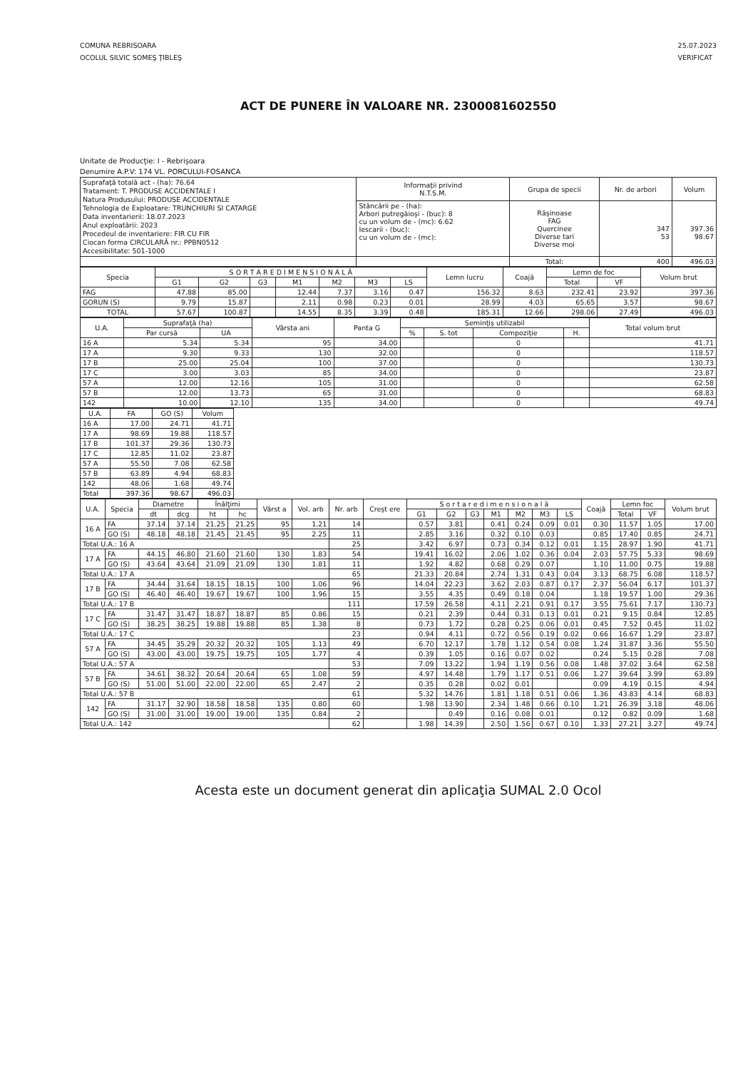COMUNA REBRISOARA
OCOLUL SILVIC SOMEŞ ŢIBLEŞ
25.07.2023
VERIFICAT
ACT DE PUNERE ÎN VALOARE NR. 2300081602550
Unitate de Producţie: I - Rebrişoara
Denumire A.P.V: 174 VL. PORCULUI-FOSANCA
| Suprafaţă totală act - (ha): 76.64 Tratament: T. PRODUSE ACCIDENTALE I Natura Produsului: PRODUSE ACCIDENTALE Tehnologia de Exploatare: TRUNCHIURI SI CATARGE Data inventarierii: 18.07.2023 Anul exploatării: 2023 Procedeul de inventariere: FIR CU FIR Ciocan forma CIRCULARĂ nr.: PPBN0512 Accesibilitate: 501-1000 | Informaţii privind N.T.S.M. | Grupa de specii | Nr. de arbori | Volum |
| | Stâncării pe - (ha): Arbori putregăioşi - (buc): 8 cu un volum de - (mc): 6.62 Iescarii - (buc): cu un volum de - (mc): | Răşinoase FAG Quercinee Diverse tari Diverse moi | 347 53 | 397.36 98.67 |
| | | Total: | 400 | 496.03 |
| Specia | S O R T A R E D I M E N S I O N A L Ă | | | | | | | Lemn lucru | Coajă | Lemn de foc | | Volum brut |
| --- | --- | --- | --- | --- | --- | --- | --- | --- | --- | --- | --- | --- |
| | G1 | G2 | G3 | M1 | M2 | M3 | LS | | | Total | VF | |
| FAG | 47.88 | 85.00 | | 12.44 | 7.37 | 3.16 | 0.47 | 156.32 | 8.63 | 232.41 | 23.92 | 397.36 |
| GORUN (S) | 9.79 | 15.87 | | 2.11 | 0.98 | 0.23 | 0.01 | 28.99 | 4.03 | 65.65 | 3.57 | 98.67 |
| TOTAL | 57.67 | 100.87 | | 14.55 | 8.35 | 3.39 | 0.48 | 185.31 | 12.66 | 298.06 | 27.49 | 496.03 |
| U.A. | Suprafaţă (ha) | | Vârsta ani | Panta G | Seminţiş utilizabil | | | | Total volum brut |
| --- | --- | --- | --- | --- | --- | --- | --- | --- | --- |
| | Par cursă | UA | | | % | S. tot | Compoziţie | H. | |
| 16 A | 5.34 | 5.34 | 95 | 34.00 | | | 0 | | 41.71 |
| 17 A | 9.30 | 9.33 | 130 | 32.00 | | | 0 | | 118.57 |
| 17 B | 25.00 | 25.04 | 100 | 37.00 | | | 0 | | 130.73 |
| 17 C | 3.00 | 3.03 | 85 | 34.00 | | | 0 | | 23.87 |
| 57 A | 12.00 | 12.16 | 105 | 31.00 | | | 0 | | 62.58 |
| 57 B | 12.00 | 13.73 | 65 | 31.00 | | | 0 | | 68.83 |
| 142 | 10.00 | 12.10 | 135 | 34.00 | | | 0 | | 49.74 |
| U.A. | FA | GO (S) | Volum |
| --- | --- | --- | --- |
| 16 A | 17.00 | 24.71 | 41.71 |
| 17 A | 98.69 | 19.88 | 118.57 |
| 17 B | 101.37 | 29.36 | 130.73 |
| 17 C | 12.85 | 11.02 | 23.87 |
| 57 A | 55.50 | 7.08 | 62.58 |
| 57 B | 63.89 | 4.94 | 68.83 |
| 142 | 48.06 | 1.68 | 49.74 |
| Total | 397.36 | 98.67 | 496.03 |
| U.A. | Specia | Diametre | | Înălţimi | | Vârst a | Vol. arb | Nr. arb | Creşt ere | S o r t a r e d i m e n s i o n a l ă | | | | | | | Coajă | Lemn foc | | Volum brut |
| --- | --- | --- | --- | --- | --- | --- | --- | --- | --- | --- | --- | --- | --- | --- | --- | --- | --- | --- | --- | --- |
| | | dt | dcg | ht | hc | | | | | G1 | G2 | G3 | M1 | M2 | M3 | LS | | Total | VF | |
| 16 A | FA | 37.14 | 37.14 | 21.25 | 21.25 | 95 | 1.21 | 14 | | 0.57 | 3.81 | | 0.41 | 0.24 | 0.09 | 0.01 | 0.30 | 11.57 | 1.05 | 17.00 |
| | GO (S) | 48.18 | 48.18 | 21.45 | 21.45 | 95 | 2.25 | 11 | | 2.85 | 3.16 | | 0.32 | 0.10 | 0.03 | | 0.85 | 17.40 | 0.85 | 24.71 |
| Total U.A.: 16 A | | | | | | | | 25 | | 3.42 | 6.97 | | 0.73 | 0.34 | 0.12 | 0.01 | 1.15 | 28.97 | 1.90 | 41.71 |
| 17 A | FA | 44.15 | 46.80 | 21.60 | 21.60 | 130 | 1.83 | 54 | | 19.41 | 16.02 | | 2.06 | 1.02 | 0.36 | 0.04 | 2.03 | 57.75 | 5.33 | 98.69 |
| | GO (S) | 43.64 | 43.64 | 21.09 | 21.09 | 130 | 1.81 | 11 | | 1.92 | 4.82 | | 0.68 | 0.29 | 0.07 | | 1.10 | 11.00 | 0.75 | 19.88 |
| Total U.A.: 17 A | | | | | | | | 65 | | 21.33 | 20.84 | | 2.74 | 1.31 | 0.43 | 0.04 | 3.13 | 68.75 | 6.08 | 118.57 |
| 17 B | FA | 34.44 | 31.64 | 18.15 | 18.15 | 100 | 1.06 | 96 | | 14.04 | 22.23 | | 3.62 | 2.03 | 0.87 | 0.17 | 2.37 | 56.04 | 6.17 | 101.37 |
| | GO (S) | 46.40 | 46.40 | 19.67 | 19.67 | 100 | 1.96 | 15 | | 3.55 | 4.35 | | 0.49 | 0.18 | 0.04 | | 1.18 | 19.57 | 1.00 | 29.36 |
| Total U.A.: 17 B | | | | | | | | 111 | | 17.59 | 26.58 | | 4.11 | 2.21 | 0.91 | 0.17 | 3.55 | 75.61 | 7.17 | 130.73 |
| 17 C | FA | 31.47 | 31.47 | 18.87 | 18.87 | 85 | 0.86 | 15 | | 0.21 | 2.39 | | 0.44 | 0.31 | 0.13 | 0.01 | 0.21 | 9.15 | 0.84 | 12.85 |
| | GO (S) | 38.25 | 38.25 | 19.88 | 19.88 | 85 | 1.38 | 8 | | 0.73 | 1.72 | | 0.28 | 0.25 | 0.06 | 0.01 | 0.45 | 7.52 | 0.45 | 11.02 |
| Total U.A.: 17 C | | | | | | | | 23 | | 0.94 | 4.11 | | 0.72 | 0.56 | 0.19 | 0.02 | 0.66 | 16.67 | 1.29 | 23.87 |
| 57 A | FA | 34.45 | 35.29 | 20.32 | 20.32 | 105 | 1.13 | 49 | | 6.70 | 12.17 | | 1.78 | 1.12 | 0.54 | 0.08 | 1.24 | 31.87 | 3.36 | 55.50 |
| | GO (S) | 43.00 | 43.00 | 19.75 | 19.75 | 105 | 1.77 | 4 | | 0.39 | 1.05 | | 0.16 | 0.07 | 0.02 | | 0.24 | 5.15 | 0.28 | 7.08 |
| Total U.A.: 57 A | | | | | | | | 53 | | 7.09 | 13.22 | | 1.94 | 1.19 | 0.56 | 0.08 | 1.48 | 37.02 | 3.64 | 62.58 |
| 57 B | FA | 34.61 | 38.32 | 20.64 | 20.64 | 65 | 1.08 | 59 | | 4.97 | 14.48 | | 1.79 | 1.17 | 0.51 | 0.06 | 1.27 | 39.64 | 3.99 | 63.89 |
| | GO (S) | 51.00 | 51.00 | 22.00 | 22.00 | 65 | 2.47 | 2 | | 0.35 | 0.28 | | 0.02 | 0.01 | | | 0.09 | 4.19 | 0.15 | 4.94 |
| Total U.A.: 57 B | | | | | | | | 61 | | 5.32 | 14.76 | | 1.81 | 1.18 | 0.51 | 0.06 | 1.36 | 43.83 | 4.14 | 68.83 |
| 142 | FA | 31.17 | 32.90 | 18.58 | 18.58 | 135 | 0.80 | 60 | | 1.98 | 13.90 | | 2.34 | 1.48 | 0.66 | 0.10 | 1.21 | 26.39 | 3.18 | 48.06 |
| | GO (S) | 31.00 | 31.00 | 19.00 | 19.00 | 135 | 0.84 | 2 | | | 0.49 | | 0.16 | 0.08 | 0.01 | | 0.12 | 0.82 | 0.09 | 1.68 |
| Total U.A.: 142 | | | | | | | | 62 | | 1.98 | 14.39 | | 2.50 | 1.56 | 0.67 | 0.10 | 1.33 | 27.21 | 3.27 | 49.74 |
Acesta este un document generat din aplicaţia SUMAL 2.0 Ocol